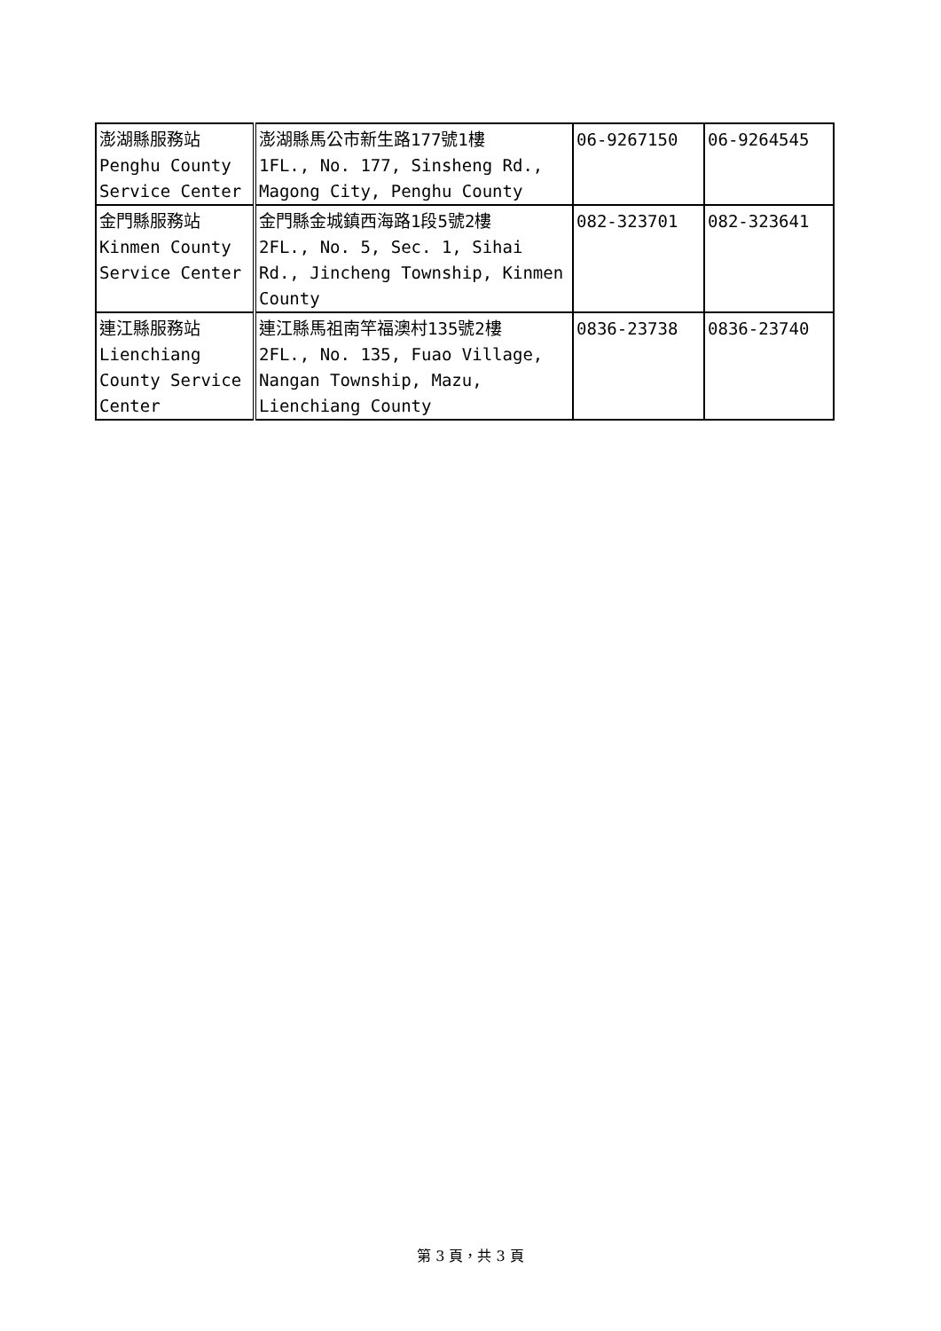| 澎湖縣服務站 Penghu County Service Center | 澎湖縣馬公市新生路177號1樓 1FL., No. 177, Sinsheng Rd., Magong City, Penghu County | 06-9267150 | 06-9264545 |
| 金門縣服務站 Kinmen County Service Center | 金門縣金城鎮西海路1段5號2樓 2FL., No. 5, Sec. 1, Sihai Rd., Jincheng Township, Kinmen County | 082-323701 | 082-323641 |
| 連江縣服務站 Lienchiang County Service Center | 連江縣馬祖南竿福澳村135號2樓 2FL., No. 135, Fuao Village, Nangan Township, Mazu, Lienchiang County | 0836-23738 | 0836-23740 |
第 3 頁，共 3 頁